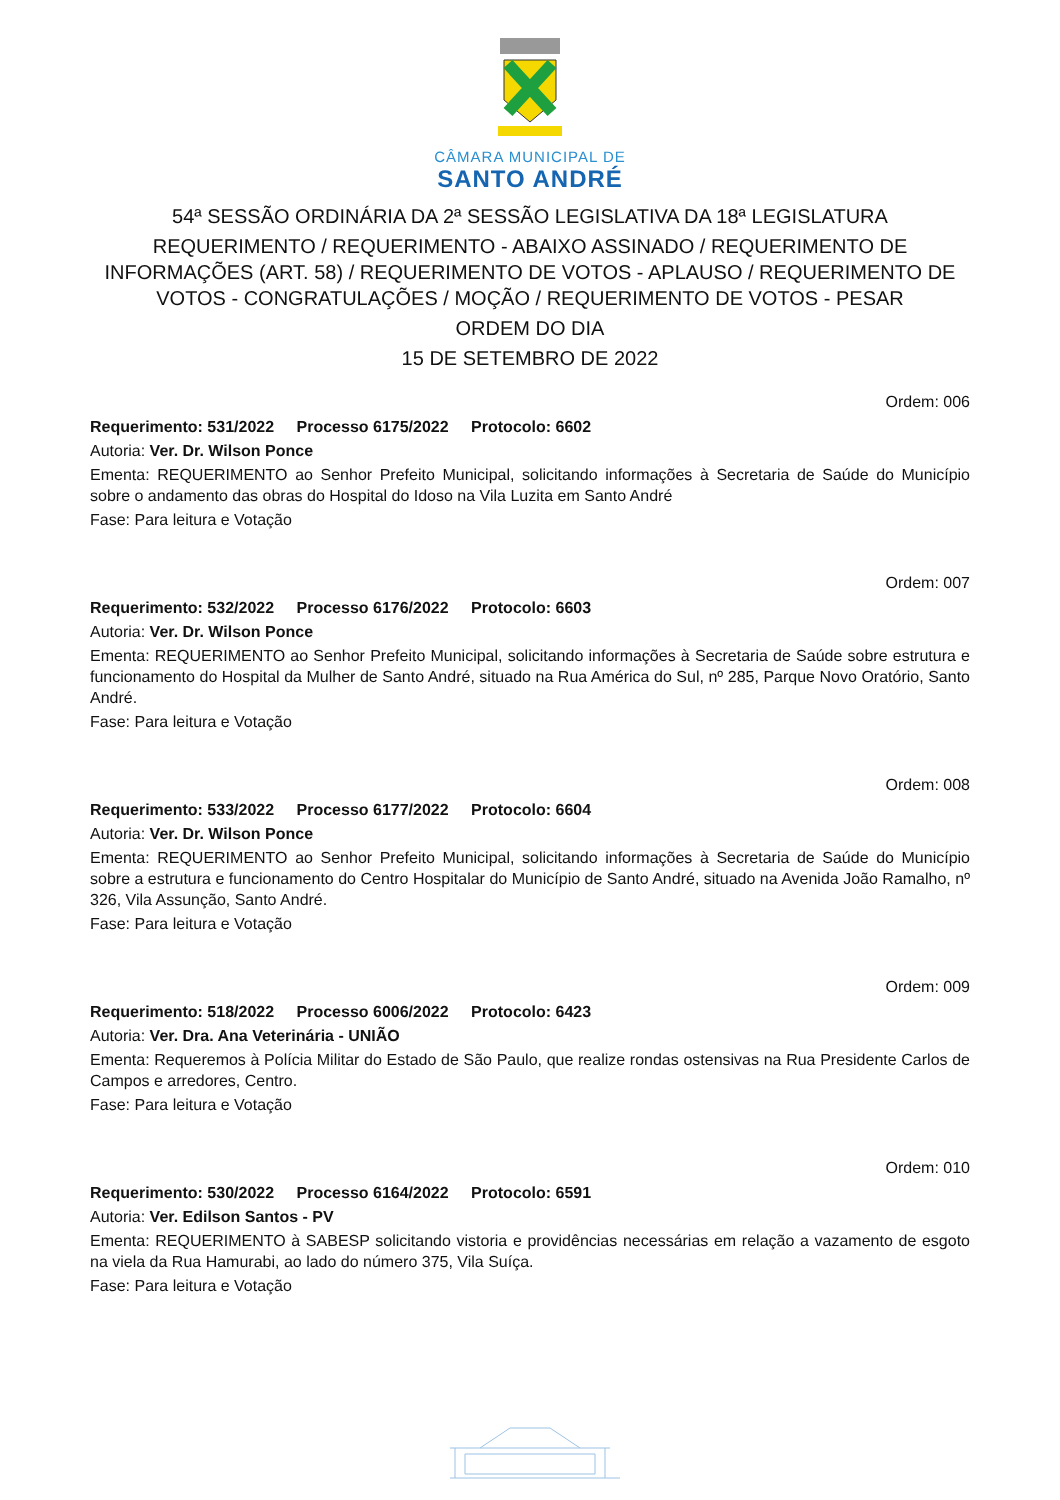CÂMARA MUNICIPAL DE
SANTO ANDRÉ
54ª SESSÃO ORDINÁRIA DA 2ª SESSÃO LEGISLATIVA DA 18ª LEGISLATURA
REQUERIMENTO / REQUERIMENTO - ABAIXO ASSINADO / REQUERIMENTO DE INFORMAÇÕES (ART. 58) / REQUERIMENTO DE VOTOS - APLAUSO / REQUERIMENTO DE VOTOS - CONGRATULAÇÕES / MOÇÃO / REQUERIMENTO DE VOTOS - PESAR
ORDEM DO DIA
15 DE SETEMBRO DE 2022
Ordem: 006
Requerimento: 531/2022 Processo 6175/2022 Protocolo: 6602
Autoria: Ver. Dr. Wilson Ponce
Ementa: REQUERIMENTO ao Senhor Prefeito Municipal, solicitando informações à Secretaria de Saúde do Município sobre o andamento das obras do Hospital do Idoso na Vila Luzita em Santo André
Fase: Para leitura e Votação
Ordem: 007
Requerimento: 532/2022 Processo 6176/2022 Protocolo: 6603
Autoria: Ver. Dr. Wilson Ponce
Ementa: REQUERIMENTO ao Senhor Prefeito Municipal, solicitando informações à Secretaria de Saúde sobre estrutura e funcionamento do Hospital da Mulher de Santo André, situado na Rua América do Sul, nº 285, Parque Novo Oratório, Santo André.
Fase: Para leitura e Votação
Ordem: 008
Requerimento: 533/2022 Processo 6177/2022 Protocolo: 6604
Autoria: Ver. Dr. Wilson Ponce
Ementa: REQUERIMENTO ao Senhor Prefeito Municipal, solicitando informações à Secretaria de Saúde do Município sobre a estrutura e funcionamento do Centro Hospitalar do Município de Santo André, situado na Avenida João Ramalho, nº 326, Vila Assunção, Santo André.
Fase: Para leitura e Votação
Ordem: 009
Requerimento: 518/2022 Processo 6006/2022 Protocolo: 6423
Autoria: Ver. Dra. Ana Veterinária - UNIÃO
Ementa: Requeremos à Polícia Militar do Estado de São Paulo, que realize rondas ostensivas na Rua Presidente Carlos de Campos e arredores, Centro.
Fase: Para leitura e Votação
Ordem: 010
Requerimento: 530/2022 Processo 6164/2022 Protocolo: 6591
Autoria: Ver. Edilson Santos - PV
Ementa: REQUERIMENTO à SABESP solicitando vistoria e providências necessárias em relação a vazamento de esgoto na viela da Rua Hamurabi, ao lado do número 375, Vila Suíça.
Fase: Para leitura e Votação